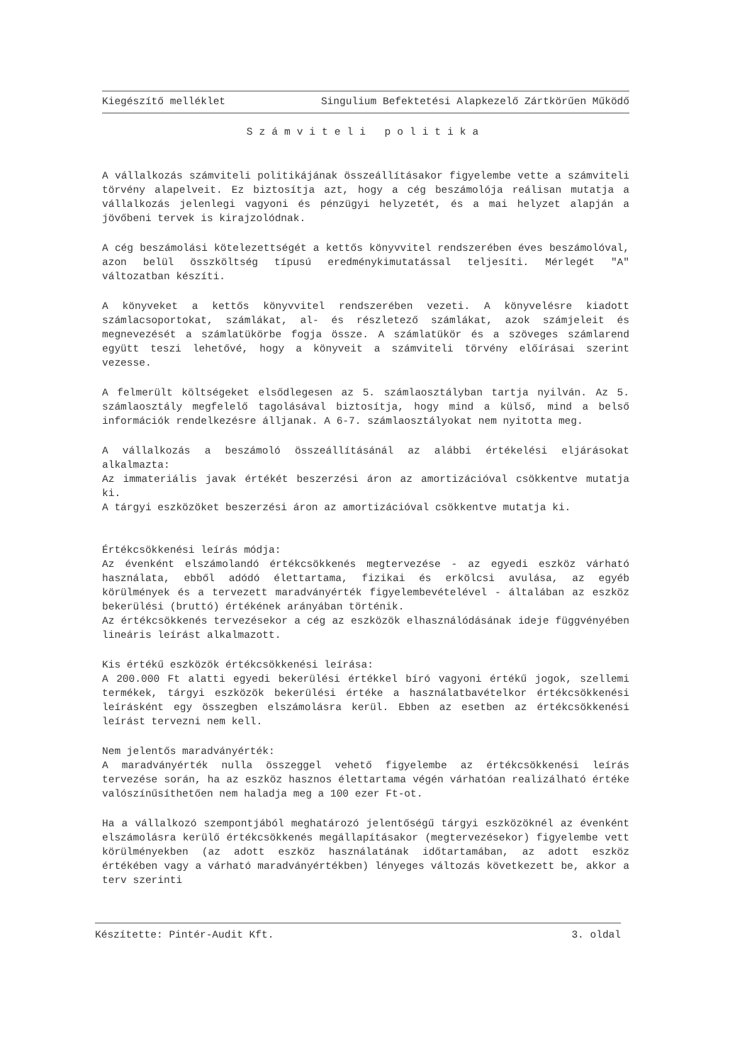Kiegészítő melléklet Singulium Befektetési Alapkezelő Zártkörűen Működő
Számviteli politika
A vállalkozás számviteli politikájának összeállításakor figyelembe vette a számviteli törvény alapelveit. Ez biztosítja azt, hogy a cég beszámolója reálisan mutatja a vállalkozás jelenlegi vagyoni és pénzügyi helyzetét, és a mai helyzet alapján a jövőbeni tervek is kirajzolódnak.
A cég beszámolási kötelezettségét a kettős könyvvitel rendszerében éves beszámolóval, azon belül összköltség típusú eredménykimutatással teljesíti. Mérlegét "A" változatban készíti.
A könyveket a kettős könyvvitel rendszerében vezeti. A könyvelésre kiadott számlacsoportokat, számlákat, al- és részletező számlákat, azok számjeleit és megnevezését a számlatükörbe fogja össze. A számlatükör és a szöveges számlarend együtt teszi lehetővé, hogy a könyveit a számviteli törvény előírásai szerint vezesse.
A felmerült költségeket elsődlegesen az 5. számlaosztályban tartja nyilván. Az 5. számlaosztály megfelelő tagolásával biztosítja, hogy mind a külső, mind a belső információk rendelkezésre álljanak. A 6-7. számlaosztályokat nem nyitotta meg.
A vállalkozás a beszámoló összeállításánál az alábbi értékelési eljárásokat alkalmazta:
Az immateriális javak értékét beszerzési áron az amortizációval csökkentve mutatja ki.
A tárgyi eszközöket beszerzési áron az amortizációval csökkentve mutatja ki.
Értékcsökkenési leírás módja:
Az évenként elszámolandó értékcsökkenés megtervezése - az egyedi eszköz várható használata, ebből adódó élettartama, fizikai és erkölcsi avulása, az egyéb körülmények és a tervezett maradványérték figyelembevételével - általában az eszköz bekerülési (bruttó) értékének arányában történik.
Az értékcsökkenés tervezésekor a cég az eszközök elhasználódásának ideje függvényében lineáris leírást alkalmazott.
Kis értékű eszközök értékcsökkenési leírása:
A 200.000 Ft alatti egyedi bekerülési értékkel bíró vagyoni értékű jogok, szellemi termékek, tárgyi eszközök bekerülési értéke a használatbavételkor értékcsökkenési leírásként egy összegben elszámolásra kerül. Ebben az esetben az értékcsökkenési leírást tervezni nem kell.
Nem jelentős maradványérték:
A maradványérték nulla összeggel vehető figyelembe az értékcsökkenési leírás tervezése során, ha az eszköz hasznos élettartama végén várhatóan realizálható értéke valószínűsíthetően nem haladja meg a 100 ezer Ft-ot.
Ha a vállalkozó szempontjából meghatározó jelentőségű tárgyi eszközöknél az évenként elszámolásra kerülő értékcsökkenés megállapításakor (megtervezésekor) figyelembe vett körülményekben (az adott eszköz használatának időtartamában, az adott eszköz értékében vagy a várható maradványértékben) lényeges változás következett be, akkor a terv szerinti
Készítette: Pintér-Audit Kft. 3. oldal